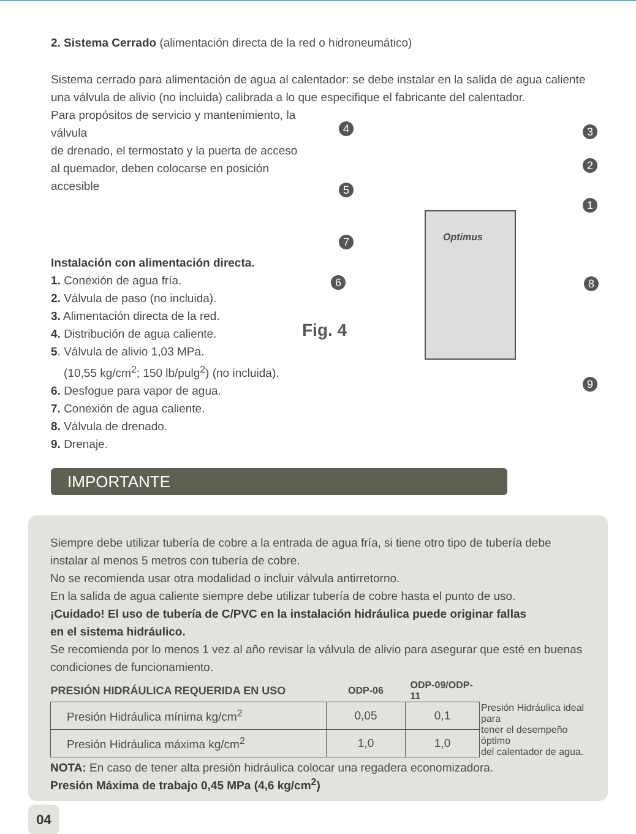2. Sistema Cerrado (alimentación directa de la red o hidroneumático)
Sistema cerrado para alimentación de agua al calentador: se debe instalar en la salida de agua caliente
una válvula de alivio (no incluida) calibrada a lo que especifique el fabricante del calentador.
Para propósitos de servicio y mantenimiento, la válvula
de drenado, el termostato y la puerta de acceso
al quemador, deben colocarse en posición accesible
Instalación con alimentación directa.
1. Conexión de agua fría.
2. Válvula de paso (no incluida).
3. Alimentación directa de la red.
4. Distribución de agua caliente.
5. Válvula de alivio 1,03 MPa.
(10,55 kg/cm<sup>2</sup>; 150 lb/pulg<sup>2</sup>) (no incluida).
6. Desfogue para vapor de agua.
7. Conexión de agua caliente.
8. Válvula de drenado.
9. Drenaje.
Optimus
Fig. 4
3
2
1
4
5
7
6 8
9
IMPORTANTE
Siempre debe utilizar tubería de cobre a la entrada de agua fría, si tiene otro tipo de tubería debe instalar al menos 5 metros con tubería de cobre.
No se recomienda usar otra modalidad o incluir válvula antirretorno.
En la salida de agua caliente siempre debe utilizar tubería de cobre hasta el punto de uso.
¡Cuidado! El uso de tubería de C/PVC en la instalación hidráulica puede originar fallas
en el sistema hidráulico.
Se recomienda por lo menos 1 vez al año revisar la válvula de alivio para asegurar que esté en buenas condiciones de funcionamiento.
| PRESIÓN HIDRÁULICA REQUERIDA EN USO | ODP-06 | ODP-09/ODP-11 | |
| --- | --- | --- | --- |
| Presión Hidráulica mínima kg/cm<sup>2</sup> | 0,05 | 0,1 | Presión Hidráulica ideal para tener el desempeño óptimo del calentador de agua. |
| Presión Hidráulica máxima kg/cm<sup>2</sup> | 1,0 | 1,0 | |
NOTA: En caso de tener alta presión hidráulica colocar una regadera economizadora.
Presión Máxima de trabajo 0,45 MPa (4,6 kg/cm<sup>2</sup>)
04